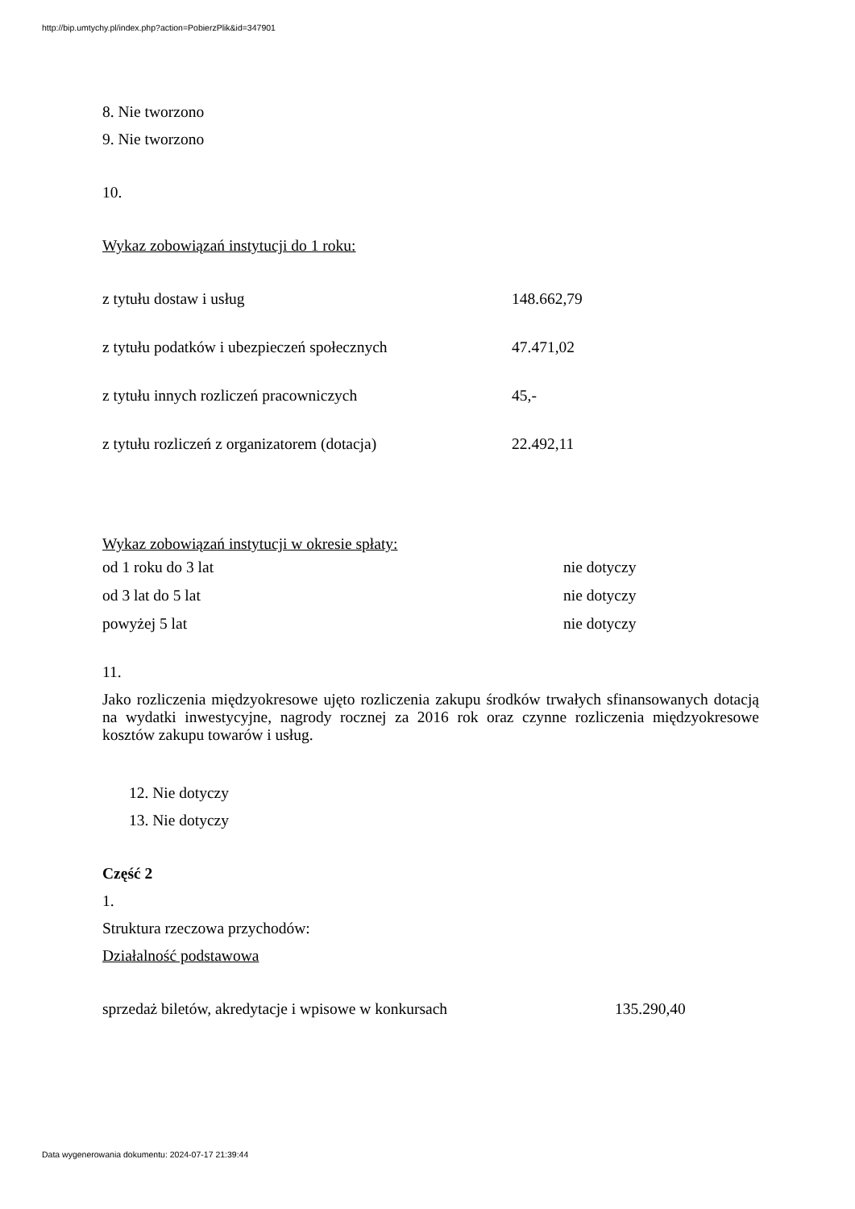http://bip.umtychy.pl/index.php?action=PobierzPlik&id=347901
8. Nie tworzono
9. Nie tworzono
10.
Wykaz zobowiązań instytucji do 1 roku:
| z tytułu dostaw i usług | 148.662,79 |
| z tytułu podatków i ubezpieczeń społecznych | 47.471,02 |
| z tytułu innych rozliczeń pracowniczych | 45,- |
| z tytułu rozliczeń z organizatorem (dotacja) | 22.492,11 |
Wykaz zobowiązań instytucji w okresie spłaty:
| od 1 roku do 3 lat | nie dotyczy |
| od 3 lat do 5 lat | nie dotyczy |
| powyżej 5 lat | nie dotyczy |
11.
Jako rozliczenia międzyokresowe ujęto rozliczenia zakupu środków trwałych sfinansowanych dotacją na wydatki inwestycyjne, nagrody rocznej za 2016 rok oraz czynne rozliczenia międzyokresowe kosztów zakupu towarów i usług.
12. Nie dotyczy
13. Nie dotyczy
Część 2
1.
Struktura rzeczowa przychodów:
Działalność podstawowa
| sprzedaż biletów, akredytacje i wpisowe w konkursach | 135.290,40 |
Data wygenerowania dokumentu: 2024-07-17 21:39:44